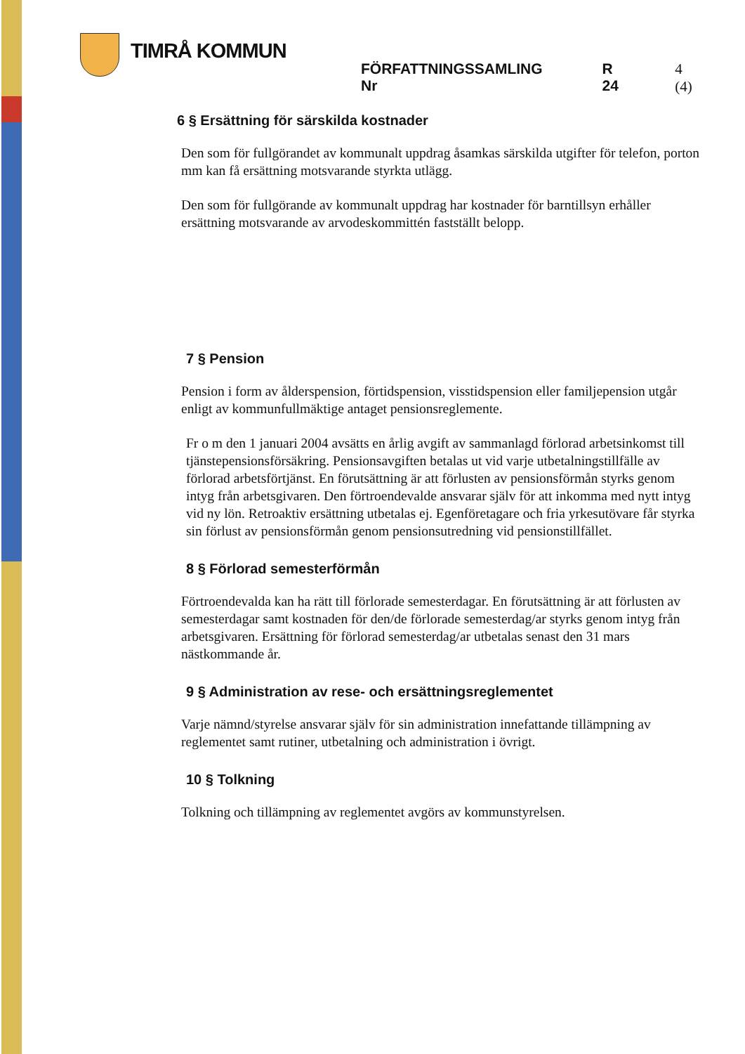TIMRÅ KOMMUN
FÖRFATTNINGSSAMLING Nr R 24 4 (4)
6 § Ersättning för särskilda kostnader
Den som för fullgörandet av kommunalt uppdrag åsamkas särskilda utgifter för telefon, porton mm kan få ersättning motsvarande styrkta utlägg.
Den som för fullgörande av kommunalt uppdrag har kostnader för barntillsyn erhåller ersättning motsvarande av arvodeskommittén fastställt belopp.
7 § Pension
Pension i form av ålderspension, förtidspension, visstidspension eller familjepension utgår enligt av kommunfullmäktige antaget pensionsreglemente.
Fr o m den 1 januari 2004 avsätts en årlig avgift av sammanlagd förlorad arbetsinkomst till tjänstepensionsförsäkring. Pensionsavgiften betalas ut vid varje utbetalningstillfälle av förlorad arbetsförtjänst. En förutsättning är att förlusten av pensionsförmån styrks genom intyg från arbetsgivaren. Den förtroendevalde ansvarar själv för att inkomma med nytt intyg vid ny lön. Retroaktiv ersättning utbetalas ej. Egenföretagare och fria yrkesutövare får styrka sin förlust av pensionsförmån genom pensionsutredning vid pensionstillfället.
8 § Förlorad semesterförmån
Förtroendevalda kan ha rätt till förlorade semesterdagar. En förutsättning är att förlusten av semesterdagar samt kostnaden för den/de förlorade semesterdag/ar styrks genom intyg från arbetsgivaren. Ersättning för förlorad semesterdag/ar utbetalas senast den 31 mars nästkommande år.
9 § Administration av rese- och ersättningsreglementet
Varje nämnd/styrelse ansvarar själv för sin administration innefattande tillämpning av reglementet samt rutiner, utbetalning och administration i övrigt.
10 § Tolkning
Tolkning och tillämpning av reglementet avgörs av kommunstyrelsen.